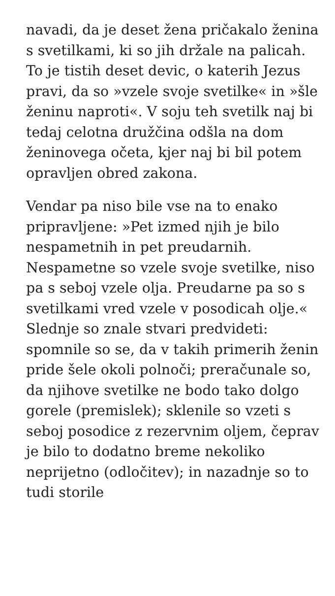navadi, da je deset žena pričakalo ženina s svetilkami, ki so jih držale na palicah. To je tistih deset devic, o katerih Jezus pravi, da so »vzele svoje svetilke« in »šle ženinu naproti«. V soju teh svetilk naj bi tedaj celotna družčina odšla na dom ženinovega očeta, kjer naj bi bil potem opravljen obred zakona.
Vendar pa niso bile vse na to enako pripravljene: »Pet izmed njih je bilo nespametnih in pet preudarnih. Nespametne so vzele svoje svetilke, niso pa s seboj vzele olja. Preudarne pa so s svetilkami vred vzele v posodicah olje.« Slednje so znale stvari predvideti: spomnile so se, da v takih primerih ženin pride šele okoli polnoči; preračunale so, da njihove svetilke ne bodo tako dolgo gorele (premislek); sklenile so vzeti s seboj posodice z rezervnim oljem, čeprav je bilo to dodatno breme nekoliko neprijetno (odločitev); in nazadnje so to tudi storile